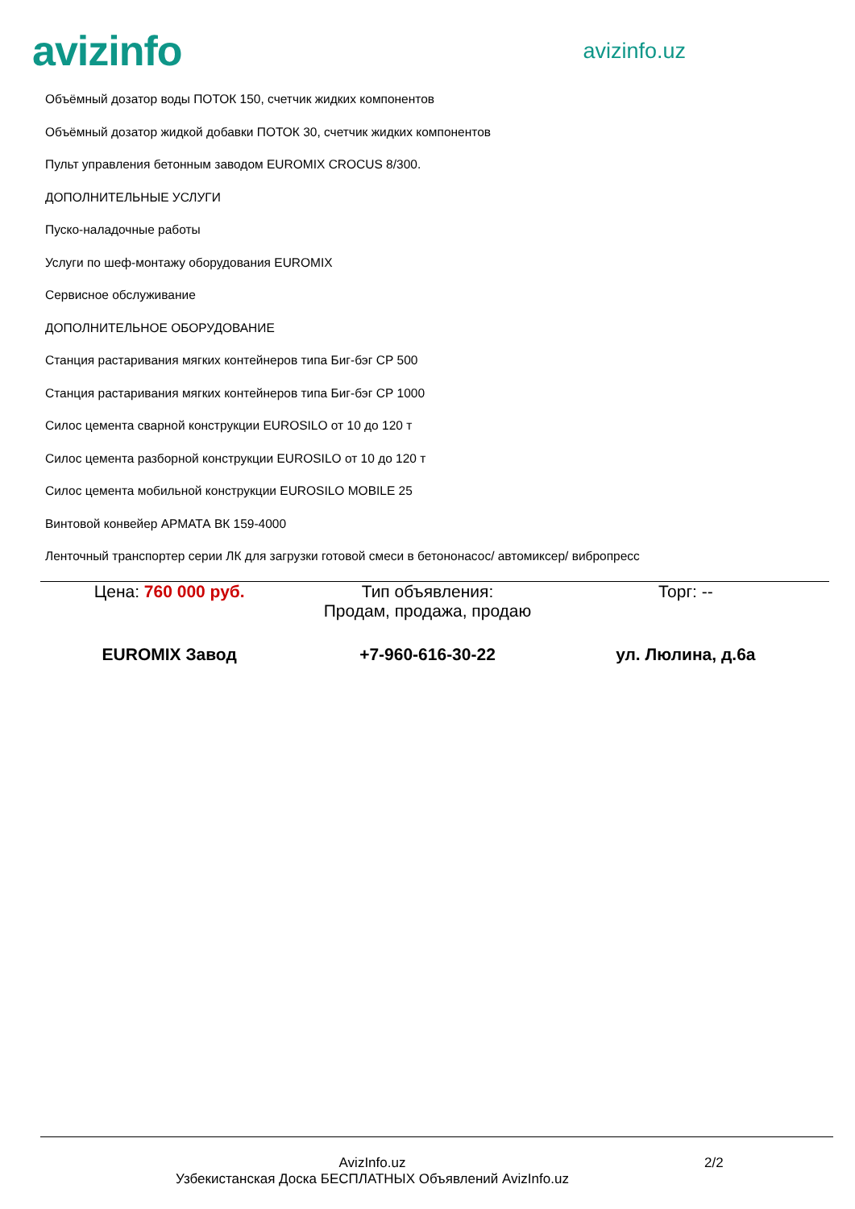avizinfo
avizinfo.uz
Объёмный дозатор воды ПОТОК 150, счетчик жидких компонентов
Объёмный дозатор жидкой добавки ПОТОК 30, счетчик жидких компонентов
Пульт управления бетонным заводом EUROMIX CROCUS 8/300.
ДОПОЛНИТЕЛЬНЫЕ УСЛУГИ
Пуско-наладочные работы
Услуги по шеф-монтажу оборудования EUROMIX
Сервисное обслуживание
ДОПОЛНИТЕЛЬНОЕ ОБОРУДОВАНИЕ
Станция растаривания мягких контейнеров типа Биг-бэг СР 500
Станция растаривания мягких контейнеров типа Биг-бэг СР 1000
Силос цемента сварной конструкции EUROSILO от 10 до 120 т
Силос цемента разборной конструкции EUROSILO от 10 до 120 т
Силос цемента мобильной конструкции EUROSILO MOBILE 25
Винтовой конвейер АРМАТА ВК 159-4000
Ленточный транспортер серии ЛК для загрузки готовой смеси в бетононасос/ автомиксер/ вибропресс
Цена: 760 000 руб. Тип объявления:
Продам, продажа, продаю
Торг: --
EUROMIX Завод +7-960-616-30-22 ул. Люлина, д.6а
AvizInfo.uz
Узбекистанская Доска БЕСПЛАТНЫХ Объявлений AvizInfo.uz
2/2